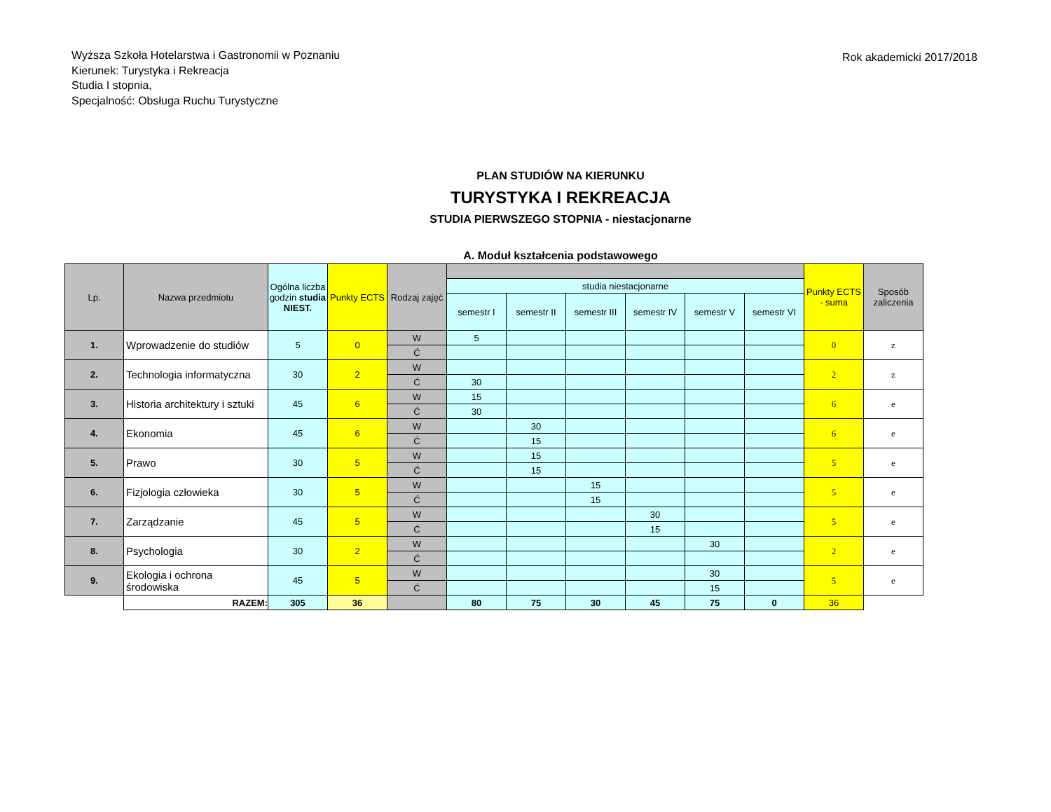Wyższa Szkoła Hotelarstwa i Gastronomii w Poznaniu
Kierunek: Turystyka i Rekreacja
Studia I stopnia,
Specjalność: Obsługa Ruchu Turystyczne
Rok akademicki 2017/2018
PLAN STUDIÓW NA KIERUNKU
TURYSTYKA I REKREACJA
STUDIA PIERWSZEGO STOPNIA - niestacjonarne
A. Moduł kształcenia podstawowego
| Lp. | Nazwa przedmiotu | Ogólna liczba godzin studia NIEST. | Punkty ECTS | Rodzaj zajęć | | | | | | | Punkty ECTS - suma | Sposób zaliczenia |
| --- | --- | --- | --- | --- | --- | --- | --- | --- | --- | --- | --- | --- |
| | | | | | studia niestacjonarne | | | | | | | |
| | | | | | semestr I | semestr II | semestr III | semestr IV | semestr V | semestr VI | | |
| 1. | Wprowadzenie do studiów | 5 | 0 | W | 5 | | | | | | 0 | z |
| | | | | Ć | | | | | | | | |
| 2. | Technologia informatyczna | 30 | 2 | W | | | | | | | 2 | z |
| | | | | Ć | 30 | | | | | | | |
| 3. | Historia architektury i sztuki | 45 | 6 | W | 15 | | | | | | 6 | e |
| | | | | Ć | 30 | | | | | | | |
| 4. | Ekonomia | 45 | 6 | W | | 30 | | | | | 6 | e |
| | | | | Ć | | 15 | | | | | | |
| 5. | Prawo | 30 | 5 | W | | 15 | | | | | 5 | e |
| | | | | Ć | | 15 | | | | | | |
| 6. | Fizjologia człowieka | 30 | 5 | W | | | 15 | | | | 5 | e |
| | | | | Ć | | | 15 | | | | | |
| 7. | Zarządzanie | 45 | 5 | W | | | | 30 | | | 5 | e |
| | | | | Ć | | | | 15 | | | | |
| 8. | Psychologia | 30 | 2 | W | | | | | 30 | | 2 | e |
| | | | | Ć | | | | | | | | |
| 9. | Ekologia i ochrona środowiska | 45 | 5 | W | | | | | 30 | | 5 | e |
| | | | | Ć | | | | | 15 | | | |
| | RAZEM: | 305 | 36 | | 80 | 75 | 30 | 45 | 75 | 0 | 36 | |